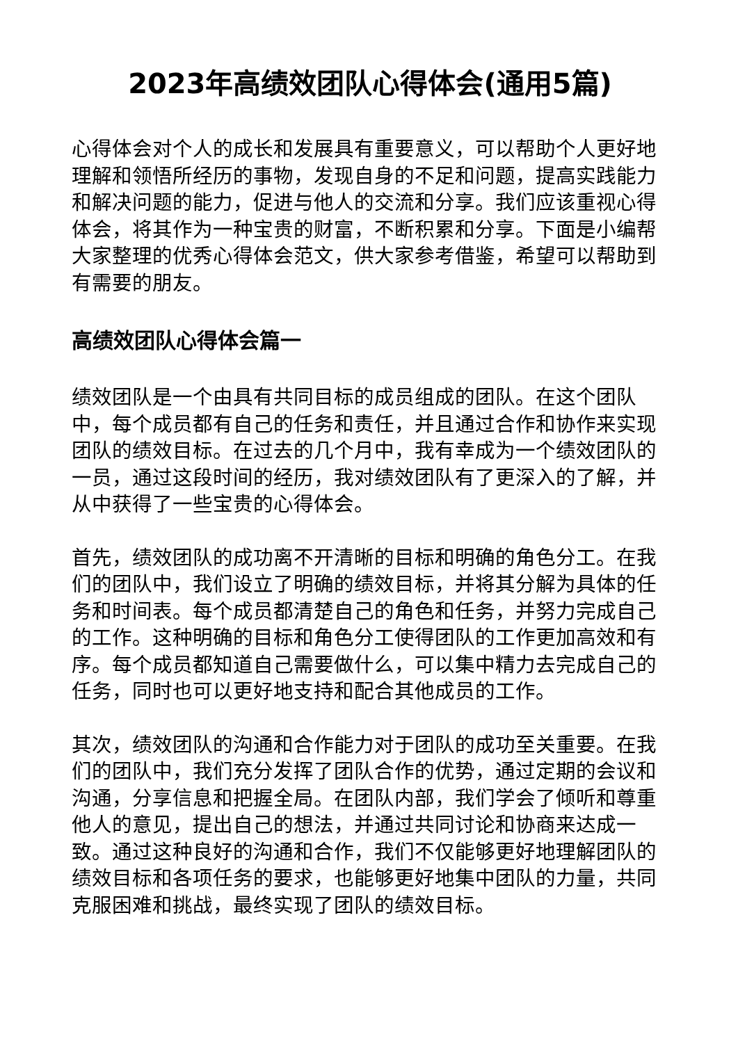2023年高绩效团队心得体会(通用5篇)
心得体会对个人的成长和发展具有重要意义，可以帮助个人更好地理解和领悟所经历的事物，发现自身的不足和问题，提高实践能力和解决问题的能力，促进与他人的交流和分享。我们应该重视心得体会，将其作为一种宝贵的财富，不断积累和分享。下面是小编帮大家整理的优秀心得体会范文，供大家参考借鉴，希望可以帮助到有需要的朋友。
高绩效团队心得体会篇一
绩效团队是一个由具有共同目标的成员组成的团队。在这个团队中，每个成员都有自己的任务和责任，并且通过合作和协作来实现团队的绩效目标。在过去的几个月中，我有幸成为一个绩效团队的一员，通过这段时间的经历，我对绩效团队有了更深入的了解，并从中获得了一些宝贵的心得体会。
首先，绩效团队的成功离不开清晰的目标和明确的角色分工。在我们的团队中，我们设立了明确的绩效目标，并将其分解为具体的任务和时间表。每个成员都清楚自己的角色和任务，并努力完成自己的工作。这种明确的目标和角色分工使得团队的工作更加高效和有序。每个成员都知道自己需要做什么，可以集中精力去完成自己的任务，同时也可以更好地支持和配合其他成员的工作。
其次，绩效团队的沟通和合作能力对于团队的成功至关重要。在我们的团队中，我们充分发挥了团队合作的优势，通过定期的会议和沟通，分享信息和把握全局。在团队内部，我们学会了倾听和尊重他人的意见，提出自己的想法，并通过共同讨论和协商来达成一致。通过这种良好的沟通和合作，我们不仅能够更好地理解团队的绩效目标和各项任务的要求，也能够更好地集中团队的力量，共同克服困难和挑战，最终实现了团队的绩效目标。